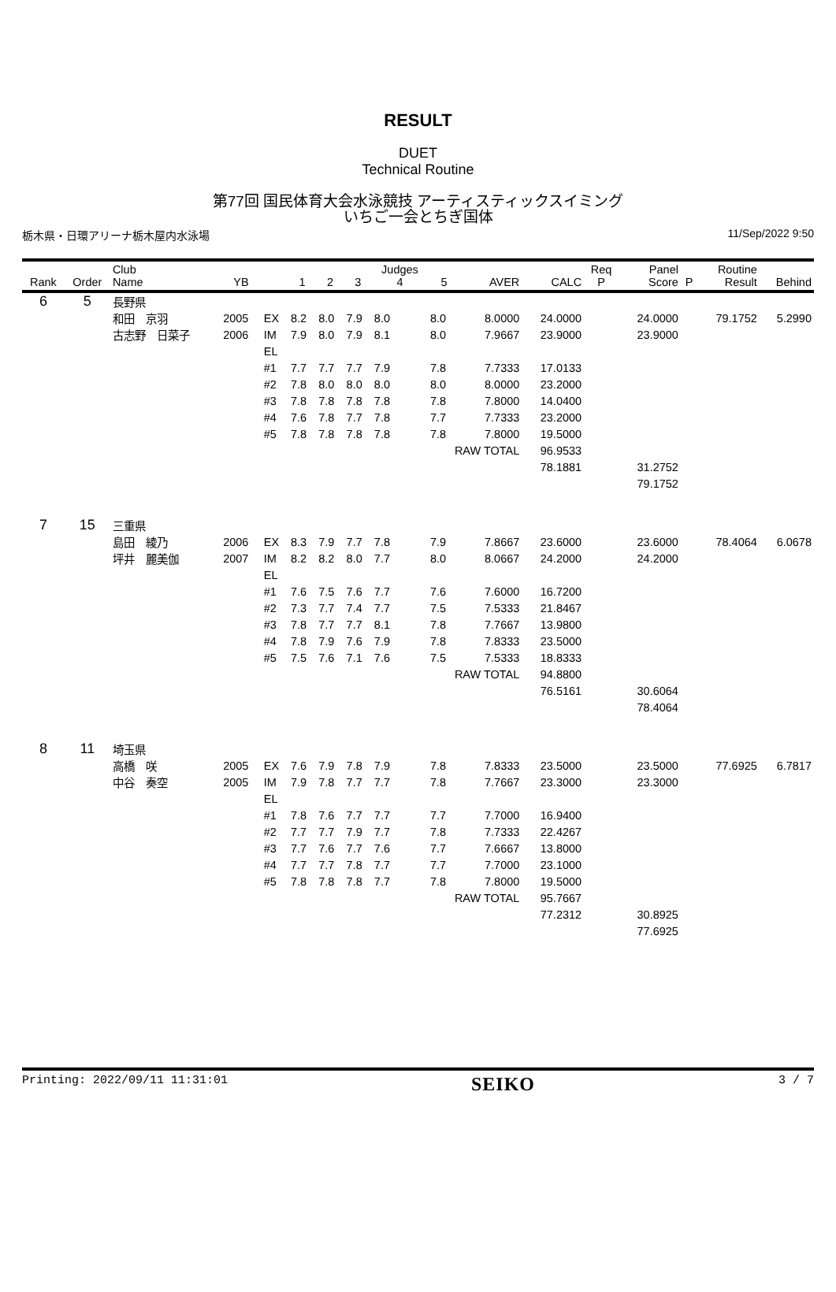RESULT
DUET
Technical Routine
第77回 国民体育大会水泳競技 アーティスティックスイミング
いちご一会とちぎ国体
栃木県・日環アリーナ栃木屋内水泳場 11/Sep/2022 9:50
| Rank | Order | Club Name | YB | | 1 | 2 | 3 | Judges 4 | 5 | AVER | CALC | Req P | Panel Score | P | Routine Result | Behind |
| --- | --- | --- | --- | --- | --- | --- | --- | --- | --- | --- | --- | --- | --- | --- | --- | --- |
| 6 | 5 | 長野県 | | | | | | | | | | | | | | |
| | | 和田 京羽 | 2005 | EX | 8.2 | 8.0 | 7.9 | 8.0 | 8.0 | 8.0000 | 24.0000 | | 24.0000 | | 79.1752 | 5.2990 |
| | | 古志野 日菜子 | 2006 | IM | 7.9 | 8.0 | 7.9 | 8.1 | 8.0 | 7.9667 | 23.9000 | | 23.9000 | | | |
| | | | | EL | | | | | | | | | | | | |
| | | | | #1 | 7.7 | 7.7 | 7.7 | 7.9 | 7.8 | 7.7333 | 17.0133 | | | | | |
| | | | | #2 | 7.8 | 8.0 | 8.0 | 8.0 | 8.0 | 8.0000 | 23.2000 | | | | | |
| | | | | #3 | 7.8 | 7.8 | 7.8 | 7.8 | 7.8 | 7.8000 | 14.0400 | | | | | |
| | | | | #4 | 7.6 | 7.8 | 7.7 | 7.8 | 7.7 | 7.7333 | 23.2000 | | | | | |
| | | | | #5 | 7.8 | 7.8 | 7.8 | 7.8 | 7.8 | 7.8000 | 19.5000 | | | | | |
| | | | | | | | | | RAW TOTAL | | 96.9533 | | | | | |
| | | | | | | | | | | | 78.1881 | | 31.2752 | | | |
| | | | | | | | | | | | | | 79.1752 | | | |
| 7 | 15 | 三重県 | | | | | | | | | | | | | | |
| | | 島田 綾乃 | 2006 | EX | 8.3 | 7.9 | 7.7 | 7.8 | 7.9 | 7.8667 | 23.6000 | | 23.6000 | | 78.4064 | 6.0678 |
| | | 坪井 麗美伽 | 2007 | IM | 8.2 | 8.2 | 8.0 | 7.7 | 8.0 | 8.0667 | 24.2000 | | 24.2000 | | | |
| | | | | EL | | | | | | | | | | | | |
| | | | | #1 | 7.6 | 7.5 | 7.6 | 7.7 | 7.6 | 7.6000 | 16.7200 | | | | | |
| | | | | #2 | 7.3 | 7.7 | 7.4 | 7.7 | 7.5 | 7.5333 | 21.8467 | | | | | |
| | | | | #3 | 7.8 | 7.7 | 7.7 | 8.1 | 7.8 | 7.7667 | 13.9800 | | | | | |
| | | | | #4 | 7.8 | 7.9 | 7.6 | 7.9 | 7.8 | 7.8333 | 23.5000 | | | | | |
| | | | | #5 | 7.5 | 7.6 | 7.1 | 7.6 | 7.5 | 7.5333 | 18.8333 | | | | | |
| | | | | | | | | | RAW TOTAL | | 94.8800 | | | | | |
| | | | | | | | | | | | 76.5161 | | 30.6064 | | | |
| | | | | | | | | | | | | | 78.4064 | | | |
| 8 | 11 | 埼玉県 | | | | | | | | | | | | | | |
| | | 高橋 咲 | 2005 | EX | 7.6 | 7.9 | 7.8 | 7.9 | 7.8 | 7.8333 | 23.5000 | | 23.5000 | | 77.6925 | 6.7817 |
| | | 中谷 奏空 | 2005 | IM | 7.9 | 7.8 | 7.7 | 7.7 | 7.8 | 7.7667 | 23.3000 | | 23.3000 | | | |
| | | | | EL | | | | | | | | | | | | |
| | | | | #1 | 7.8 | 7.6 | 7.7 | 7.7 | 7.7 | 7.7000 | 16.9400 | | | | | |
| | | | | #2 | 7.7 | 7.7 | 7.9 | 7.7 | 7.8 | 7.7333 | 22.4267 | | | | | |
| | | | | #3 | 7.7 | 7.6 | 7.7 | 7.6 | 7.7 | 7.6667 | 13.8000 | | | | | |
| | | | | #4 | 7.7 | 7.7 | 7.8 | 7.7 | 7.7 | 7.7000 | 23.1000 | | | | | |
| | | | | #5 | 7.8 | 7.8 | 7.8 | 7.7 | 7.8 | 7.8000 | 19.5000 | | | | | |
| | | | | | | | | | RAW TOTAL | | 95.7667 | | | | | |
| | | | | | | | | | | | 77.2312 | | 30.8925 | | | |
| | | | | | | | | | | | | | 77.6925 | | | |
Printing: 2022/09/11 11:31:01 SEIKO 3 / 7